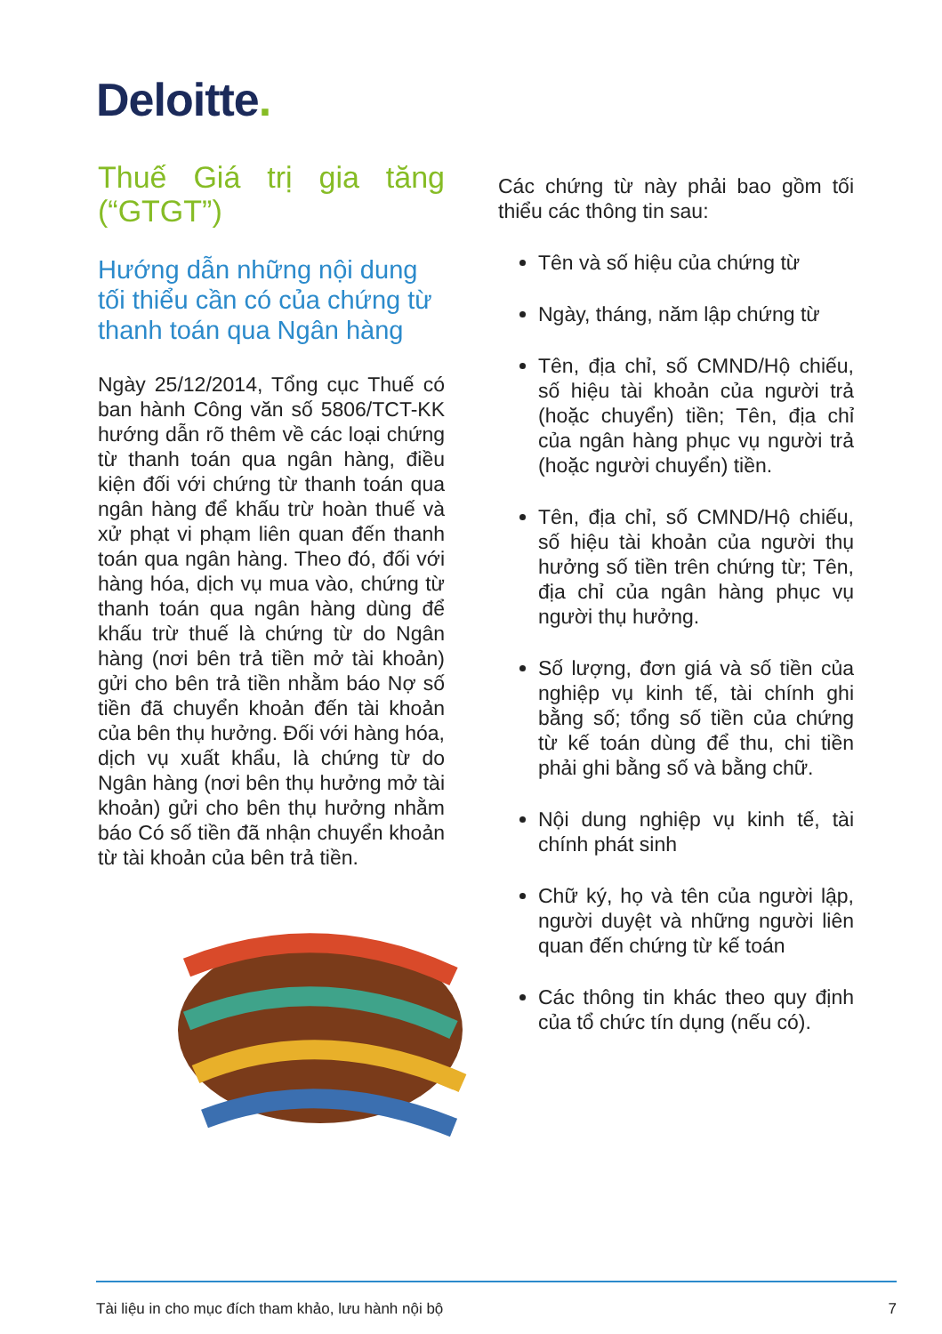Deloitte.
Thuế Giá trị gia tăng (“GTGT”)
Hướng dẫn những nội dung tối thiểu cần có của chứng từ thanh toán qua Ngân hàng
Ngày 25/12/2014, Tổng cục Thuế có ban hành Công văn số 5806/TCT-KK hướng dẫn rõ thêm về các loại chứng từ thanh toán qua ngân hàng, điều kiện đối với chứng từ thanh toán qua ngân hàng để khấu trừ hoàn thuế và xử phạt vi phạm liên quan đến thanh toán qua ngân hàng. Theo đó, đối với hàng hóa, dịch vụ mua vào, chứng từ thanh toán qua ngân hàng dùng để khấu trừ thuế là chứng từ do Ngân hàng (nơi bên trả tiền mở tài khoản) gửi cho bên trả tiền nhằm báo Nợ số tiền đã chuyển khoản đến tài khoản của bên thụ hưởng. Đối với hàng hóa, dịch vụ xuất khẩu, là chứng từ do Ngân hàng (nơi bên thụ hưởng mở tài khoản) gửi cho bên thụ hưởng nhằm báo Có số tiền đã nhận chuyển khoản từ tài khoản của bên trả tiền.
Các chứng từ này phải bao gồm tối thiểu các thông tin sau:
Tên và số hiệu của chứng từ
Ngày, tháng, năm lập chứng từ
Tên, địa chỉ, số CMND/Hộ chiếu, số hiệu tài khoản của người trả (hoặc chuyển) tiền; Tên, địa chỉ của ngân hàng phục vụ người trả (hoặc người chuyển) tiền.
Tên, địa chỉ, số CMND/Hộ chiếu, số hiệu tài khoản của người thụ hưởng số tiền trên chứng từ; Tên, địa chỉ của ngân hàng phục vụ người thụ hưởng.
Số lượng, đơn giá và số tiền của nghiệp vụ kinh tế, tài chính ghi bằng số; tổng số tiền của chứng từ kế toán dùng để thu, chi tiền phải ghi bằng số và bằng chữ.
Nội dung nghiệp vụ kinh tế, tài chính phát sinh
Chữ ký, họ và tên của người lập, người duyệt và những người liên quan đến chứng từ kế toán
Các thông tin khác theo quy định của tổ chức tín dụng (nếu có).
Tài liệu in cho mục đích tham khảo, lưu hành nội bộ 7